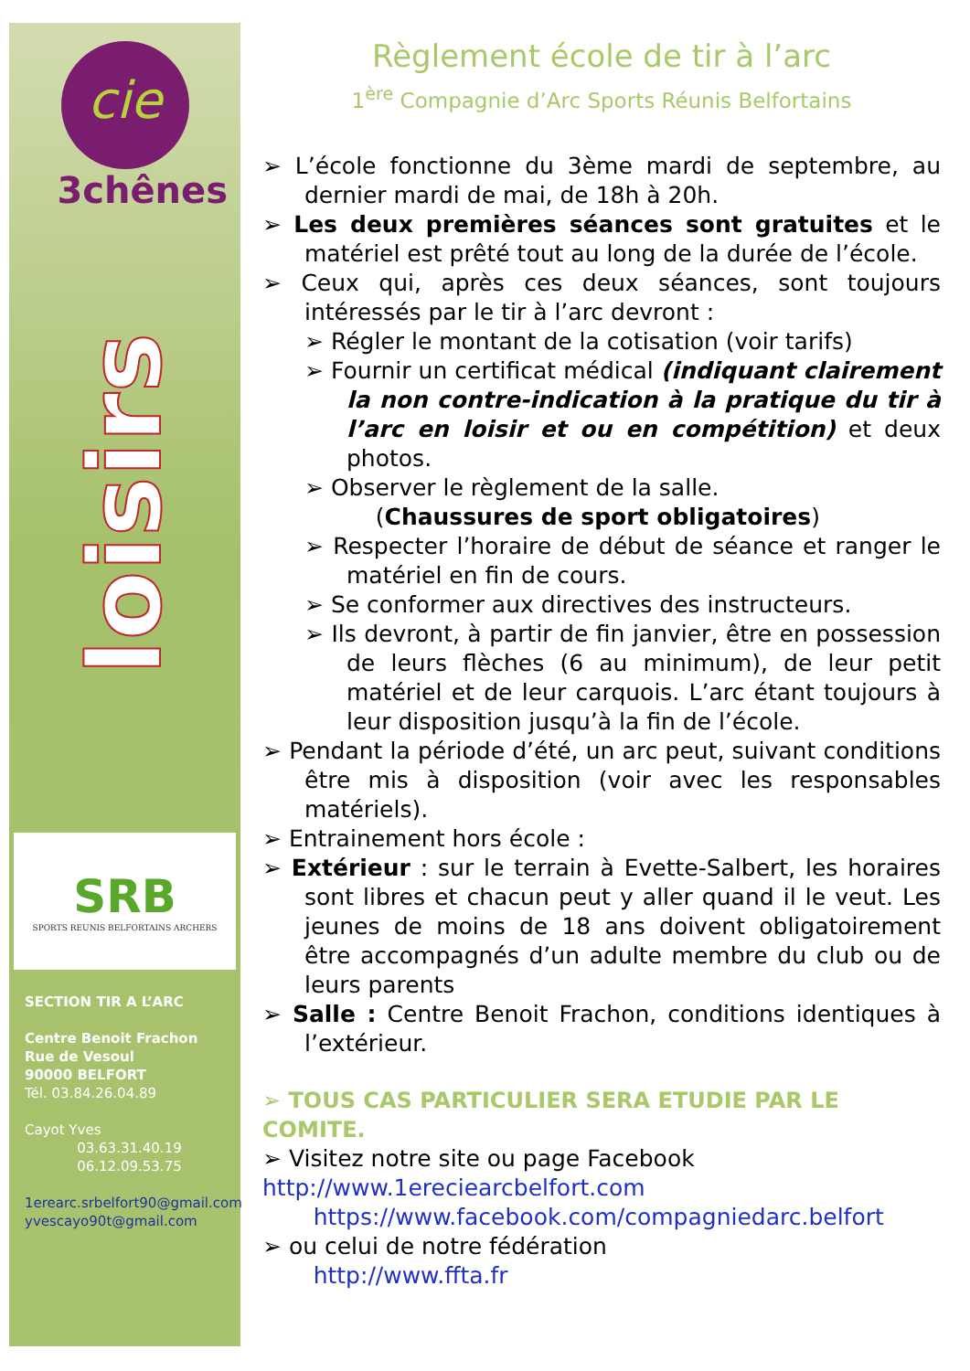cie
3chênes
loisirs
SRB
SPORTS REUNIS BELFORTAINS ARCHERS
SECTION TIR A L’ARC
Centre Benoit Frachon
Rue de Vesoul
90000 BELFORT
Tél. 03.84.26.04.89
Cayot Yves
03.63.31.40.19
06.12.09.53.75
1erearc.srbelfort90@gmail.com
yvescayo90t@gmail.com
Règlement école de tir à l’arc
1<sup>ère</sup> Compagnie d’Arc Sports Réunis Belfortains
➢ L’école fonctionne du 3ème mardi de septembre, au dernier mardi de mai, de 18h à 20h.
➢ Les deux premières séances sont gratuites et le matériel est prêté tout au long de la durée de l’école.
➢ Ceux qui, après ces deux séances, sont toujours intéressés par le tir à l’arc devront :
➢ Régler le montant de la cotisation (voir tarifs)
➢ Fournir un certificat médical (indiquant clairement la non contre-indication à la pratique du tir à l’arc en loisir et ou en compétition) et deux photos.
➢ Observer le règlement de la salle.
(Chaussures de sport obligatoires)
➢ Respecter l’horaire de début de séance et ranger le matériel en fin de cours.
➢ Se conformer aux directives des instructeurs.
➢ Ils devront, à partir de fin janvier, être en possession de leurs flèches (6 au minimum), de leur petit matériel et de leur carquois. L’arc étant toujours à leur disposition jusqu’à la fin de l’école.
➢ Pendant la période d’été, un arc peut, suivant conditions être mis à disposition (voir avec les responsables matériels).
➢ Entrainement hors école :
➢ Extérieur : sur le terrain à Evette-Salbert, les horaires sont libres et chacun peut y aller quand il le veut. Les jeunes de moins de 18 ans doivent obligatoirement être accompagnés d’un adulte membre du club ou de leurs parents
➢ Salle : Centre Benoit Frachon, conditions identiques à l’extérieur.
➢ TOUS CAS PARTICULIER SERA ETUDIE PAR LE COMITE.
➢ Visitez notre site ou page Facebook
http://www.1ereciearcbelfort.com
https://www.facebook.com/compagniedarc.belfort
➢ ou celui de notre fédération
http://www.ffta.fr